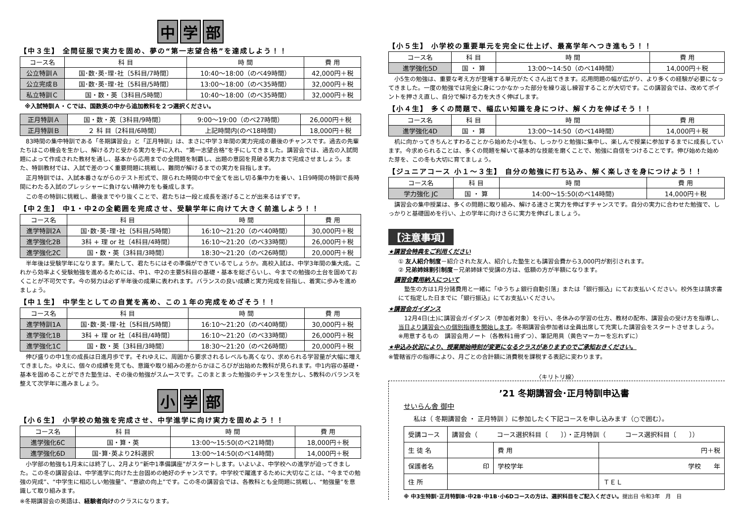中学 部
【中３生】 全問征服で実力を固め、夢の“第一志望合格”を達成しよう！！
| コース名 | 科 目 | 時 間 | 費 用 |
| --- | --- | --- | --- |
| 公立特訓Ａ | 国･数･英･理･社〔5科目/7時間〕 | 10:40～18:00（のべ49時間） | 42,000円＋税 |
| 公立完成Ｂ | 国･数･英･理･社〔5科目/5時間〕 | 13:00～18:00（のべ35時間） | 32,000円＋税 |
| 私立特訓Ｃ | 国・数・英〔3科目/5時間〕 | 10:40～18:00（のべ35時間） | 32,000円＋税 |
※入試特訓Ａ・Ｃでは、国数英の中から追加教科を２つ選択ください。
| 正月特訓Ａ | 国・数・英〔3科目/9時間〕 | 9:00～19:00（のべ27時間） | 26,000円＋税 |
| 正月特訓Ｂ | ２ 科 目〔2科目/6時間〕 | 上記時間内(のべ18時間) | 18,000円＋税 |
83時間の集中特訓である「冬期講習会」と「正月特訓」は、まさに中学３年間の実力完成の最後のチャンスです。過去の先輩たちはこの機会を生かし、解ける力と受かる実力を手に入れ、“第一志望合格”を手にしてきました。講習会では、過去の入試問題によって作成された教材を通し、基本から応用までの全問題を制覇し、出題の意図を見破る実力まで完成させましょう。また、特訓教材では、入試で差のつく重要問題に挑戦し、難問が解けるまでの実力を目指します。
正月特訓では、入試本番さながらのテスト形式で、限られた時間の中で全てを出し切る集中力を養い、1日9時間の特訓で長時間にわたる入試のプレッシャーに負けない精神力をも養成します。
この冬の特訓に挑戦し、最後までやり抜くことで、君たちは一段と成長を遂げることが出来るはずです。
【中２生】 中1・中2の全範囲を完成させ、受験学年に向けて大きく前進しよう！！
| コース名 | 科 目 | 時 間 | 費 用 |
| --- | --- | --- | --- |
| 進学特訓2A | 国･数･英･理･社〔5科目/5時間〕 | 16:10～21:20（のべ40時間） | 30,000円＋税 |
| 進学強化2B | 3科 + 理 or 社〔4科目/4時間〕 | 16:10～21:20（のべ33時間） | 26,000円＋税 |
| 進学強化2C | 国・数・英〔3科目/3時間〕 | 18:30～21:20（のべ26時間） | 20,000円＋税 |
半年後は受験学年になります。果たして、君たちにはその準備ができているでしょうか。高校入試は、中学3年間の集大成。これから効率よく受験勉強を進めるためには、中1、中2の主要5科目の基礎・基本を総ざらいし、今までの勉強の土台を固めておくことが不可欠です。今の努力は必ず半年後の成果に表われます。バランスの良い成績と実力完成を目指し、着実に歩みを進めましょう。
【中１生】 中学生としての自覚を高め、この１年の完成をめざそう！！
| コース名 | 科 目 | 時 間 | 費 用 |
| --- | --- | --- | --- |
| 進学特訓1A | 国･数･英･理･社〔5科目/5時間〕 | 16:10～21:20（のべ40時間） | 30,000円＋税 |
| 進学強化1B | 3科 + 理 or 社〔4科目/4時間〕 | 16:10～21:20（のべ33時間） | 26,000円＋税 |
| 進学強化1C | 国・数・英〔3科目/3時間〕 | 18:30～21:20（のべ26時間） | 20,000円＋税 |
伸び盛りの中1生の成長は日進月歩です。それゆえに、周囲から要求されるレベルも高くなり、求められる学習量が大幅に増えてきました。ゆえに、個々の成績を見ても、意識や取り組みの差からかほころびが出始めた教科が見られます。中1内容の基礎・基本を固めることができた塾生は、その後の勉強がスムースです。このまとまった勉強のチャンスを生かし、5教科のバランスを整えて次学年に進みましょう。
小学 部
【小６生】 小学校の勉強を完成させ、中学進学に向け実力を固めよう！！
| コース名 | 科 目 | 時 間 | 費 用 |
| --- | --- | --- | --- |
| 進学強化6C | 国・算・英 | 13:00～15:50(のべ21時間) | 18,000円＋税 |
| 進学強化6D | 国･算･英より2科選択 | 13:00～14:50(のべ14時間) | 14,000円＋税 |
小学部の勉強も1月末には終了し、2月より“新中1準備講座”がスタートします。いよいよ、中学校への進学が迫ってきました。この冬の講習会は、中学進学に向けた土台固めの絶好のチャンスです。中学校で躍進するために大切なことは、“今までの勉強の完成”、“中学生に相応しい勉強量”、“意欲の向上”です。この冬の講習会では、各教科とも全問題に挑戦し、“勉強量”を意識して取り組みます。
※冬期講習会の英語は、経験者向けのクラスになります。
【小５生】 小学校の重要単元を完全に仕上げ、最高学年へつき進もう！！
| コース名 | 科 目 | 時 間 | 費 用 |
| --- | --- | --- | --- |
| 進学強化5D | 国 ・ 算 | 13:00～14:50（のべ14時間） | 14,000円＋税 |
小5生の勉強は、重要な考え方が登場する単元がたくさん出てきます。応用問題の幅が広がり、より多くの経験が必要になってきました。一度の勉強では完全に身につかなかった部分を繰り返し練習することが大切です。この講習会では、改めてポイントを押さえ直し、自分で解ける力を大きく伸ばします。
【小４生】 多くの問題で、幅広い知識を身につけ、解く力を伸ばそう！！
| コース名 | 科 目 | 時 間 | 費 用 |
| --- | --- | --- | --- |
| 進学強化4D | 国 ・ 算 | 13:00～14:50（のべ14時間） | 14,000円＋税 |
机に向かってきちんとすわることから始めた小4生も、しっかりと勉強に集中し、楽しんで授業に参加するまでに成長しています。今求められることは、多くの問題を解いて基本的な技能を磨くことで、勉強に自信をつけることです。伸び始めた始めた芽を、この冬も大切に育てましょう。
【ジュニアコース 小１～３生】 自分の勉強に打ち込み、解く楽しさを身につけよう！！
| コース名 | 科 目 | 時 間 | 費 用 |
| --- | --- | --- | --- |
| 学力強化 JC | 国 ・ 算 | 14:00～15:50(のべ14時間) | 14,000円＋税 |
講習会の集中授業は、多くの問題に取り組み、解ける速さと実力を伸ばすチャンスです。自分の実力に合わせた勉強で、しっかりと基礎固めを行い、上の学年に向けさらに実力を伸ばしましょう。
【注意事項】
★講習会特典をご利用ください
① 友人紹介制度－紹介された友人、紹介した塾生とも講習会費から3,000円が割引されます。
② 兄弟姉妹割引制度－兄弟姉妹で受講の方は、低額の方が半額になります。
講習会費用納入について
塾生の方は1月分諸費用と一緒に「ゆうちょ銀行自動引落」または「銀行振込」にてお支払いください。校外生は請求書にて指定した日までに「銀行振込」にてお支払いください。
★講習会ガイダンス
12月4日(土)に講習会ガイダンス（参加者対象）を行い、冬休みの学習の仕方、教材の配布、講習会の受け方を指導し、当日より講習会への個別指導を開始します。冬期講習会参加者は全員出席して充実した講習会をスタートさせましょう。
※用意するもの　講習会用ノート（各教科1冊ずつ）、筆記用具（黄色マーカーを忘れずに）
★申込み状況により、授業開始時刻が変更になるクラスがありますのでご承知おきください。
※管轄省庁の指導により、月ごとの合計額に消費税を課税する表記に変わります。
〈キリトリ線〉
’21 冬期講習会･正月特訓申込書
せいらん舎 御中
私は（ 冬期講習会 ・ 正月特訓 ）に参加したく下記コースを申し込みます（○で囲む）。
| 受講コース | 講習会（ コース選択科目〔 〕）・正月特訓（ コース選択科目〔 〕） | | |
| 生 徒 名 | | 費 用 | 円＋税 |
| 保護者名 | 印 | 学校学年 | 学校 年 |
| 住 所 | | | ＴＥＬ |
※ 中3生特訓･正月特訓B･中2B･中1B･小6Dコースの方は、選択科目をご記入ください。提出日 令和3年　月　日